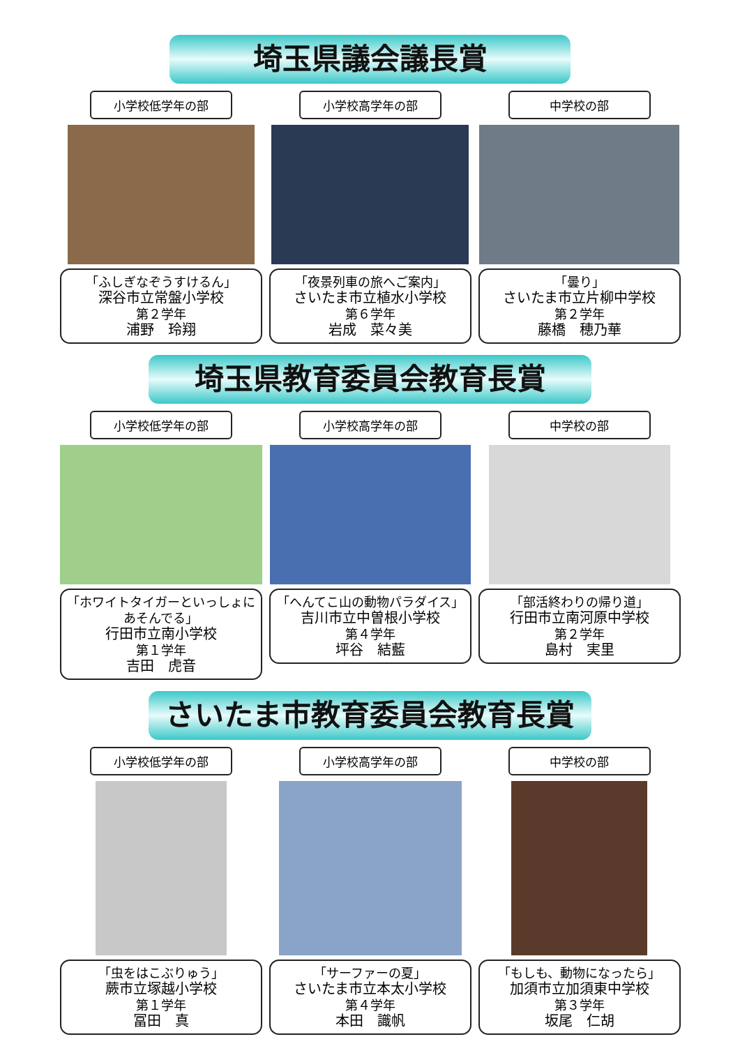埼玉県議会議長賞
小学校低学年の部
「ふしぎなぞうすけるん」
深谷市立常盤小学校
第２学年
浦野　玲翔
小学校高学年の部
「夜景列車の旅へご案内」
さいたま市立植水小学校
第６学年
岩成　菜々美
中学校の部
「曇り」
さいたま市立片柳中学校
第２学年
藤橋　穂乃華
埼玉県教育委員会教育長賞
小学校低学年の部
「ホワイトタイガーといっしょにあそんでる」
行田市立南小学校
第１学年
吉田　虎音
小学校高学年の部
「へんてこ山の動物パラダイス」
吉川市立中曽根小学校
第４学年
坪谷　結藍
中学校の部
「部活終わりの帰り道」
行田市立南河原中学校
第２学年
島村　実里
さいたま市教育委員会教育長賞
小学校低学年の部
「虫をはこぶりゅう」
蕨市立塚越小学校
第１学年
冨田　真
小学校高学年の部
「サーファーの夏」
さいたま市立本太小学校
第４学年
本田　識帆
中学校の部
「もしも、動物になったら」
加須市立加須東中学校
第３学年
坂尾　仁胡